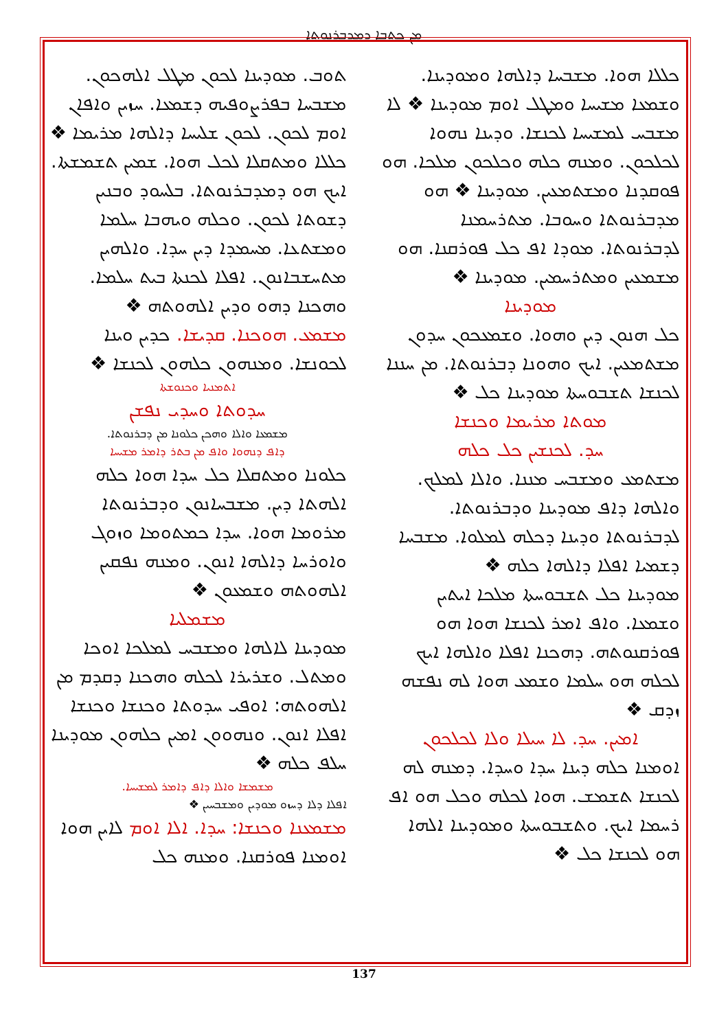ܡܢ ܟܬܒܐ ܕܡܕܒܪܢܘܬܐ
ܬܘܒ. ܡܘܕܝܢܐ ܠܟܘܢ ܡܛܠ ܐܠܗܟܘܢ. ܡܫܒܚܐ ܒܦܪܨܘܦܝܗ ܕܫܡܥܐ. ܚܙܝܢ ܘܐܦܐܢ ܐܘܡ ܠܟܘܢ. ܠܟܘܢ ܫܠܝܚܐ ܕܐܠܗܐ ܡܪܝܡܐ ❖ ܟܠܠܐ ܘܡܬܩܠܐ ܠܟܠ ܗܘܐ. ܫܡܝܢ ܬܫܡܫܬܐ. ܐܝܟ ܗܘ ܕܡܕܒܪܢܘܬܐ. ܒܠܚܘܕ ܘܒܢܝܢ ܕܫܘܬܐ ܠܟܘܢ. ܘܟܠܗ ܘܝܗܒܐ ܚܠܡܐ ܘܡܫܬܥܐ. ܡܚܡܕܐ ܕܝܢ ܚܕܐ. ܘܐܠܗܝܢ ܡܬܚܫܒܐܢܘܢ. ܐܦܠܐ ܠܟܢܬܐ ܒܝܬ ܚܠܡܐ. ܘܗܟܢܐ ܕܗܘ ܘܕܝܢ ܐܠܗܘܬܗ ❖
ܡܫܡܥ. ܗܘܟܢܐ. ܩܕܝܫܐ. ܟܕܝܢ ܘܝܢܐ ܠܟܘܢܫܐ. ܘܡܢܗܘܢ ܟܠܗܘܢ ܠܟܢܫܐ ❖
ܐܬܡܢܝܐ ܘܟܢܘܫܬܐ
ܚܕܘܬܐ ܘܚܕܝ ܢܦܫܢ
ܡܫܡܥܐ ܘܐܠܐ ܘܗܟܢ ܟܠܘܢܐ ܡܢ ܕܒܪܢܘܬܐ.
ܕܐܦ ܕܢܗܘܐ ܘܐܦ ܡܢ ܒܬܪ ܕܐܡܪ ܡܫܝܚܐ
ܟܠܘܢܐ ܘܡܬܩܠܐ ܟܠ ܚܕܐ ܗܘܐ ܟܠܗ ܐܠܗܬܐ ܕܝܢ. ܡܫܒܚܐܢܘܢ ܘܕܒܪܢܘܬܐ ܡܪܘܡܐ ܗܘܐ. ܚܕܐ ܟܡܬܘܡܐ ܘܙܘܓ ܘܐܘܪܚܐ ܕܐܠܗܐ ܐܢܘܢ. ܘܡܢܗ ܢܦܩܝܢ ܐܠܗܘܬܗ ܘܫܡܥܘܢ ❖
ܡܫܡܠܝܐ
ܡܘܕܝܢܐ ܠܐܠܗܐ ܘܡܫܒܚ ܠܡܠܟܐ ܐܘܟܐ ܘܡܬܠ. ܘܫܪܝܪܐ ܠܟܠܗ ܘܗܟܢܐ ܕܩܕܡ ܡܢ ܐܠܗܘܬܗ: ܐܘܦܝ ܚܕܘܬܐ ܘܟܢܫܐ ܘܟܢܫܐ ܐܦܠܐ ܐܢܘܢ. ܘܢܗܘܘܢ ܐܡܝܢ ܟܠܗܘܢ ܡܘܕܝܢܐ ܚܠܦ ܟܠܗ ❖
ܡܫܡܫܐ ܘܐܠܐ ܕܐܦ ܕܐܡܪ ܠܡܫܝܚܐ.
ܐܦܠܐ ܕܠܐ ܕܚܙܘ ܡܘܕܝܢ ܘܡܫܒܚܝܢ ❖
ܡܫܡܥܢܐ ܘܟܢܫܐ: ܚܕܐ. ܐܠܐ ܐܘܡ ܠܐܝܢ ܗܘܐ ܐܘܡܢܐ ܦܘܪܩܢܐ. ܘܡܢܗ ܟܠ
ܟܠܠܐ ܗܘܐ. ܡܫܒܚܐ ܕܐܠܗܐ ܘܡܘܕܝܢܐ. ܘܫܡܥܐ ܡܫܝܚܐ ܘܡܛܠ ܐܘܡ ܡܘܕܝܢܐ ❖ ܠܐ ܡܫܒܚ ܠܡܫܝܚܐ ܠܟܢܫܐ. ܘܕܝܢܐ ܢܗܘܐ ܠܟܠܟܘܢ. ܘܡܢܗ ܟܠܗ ܘܟܠܟܘܢ ܡܠܟܐ. ܗܘ ܦܘܩܕܢܐ ܘܡܫܬܡܥܝܢ. ܡܘܕܝܢܐ ❖ ܗܘ ܡܕܒܪܢܘܬܐ ܘܚܘܒܐ. ܡܬܪܚܡܢܐ ܠܕܒܪܢܘܬܐ. ܡܘܕܐ ܐܦ ܟܠ ܦܘܪܩܢܐ. ܗܘ ܡܫܡܥܝܢ ܘܡܬܪܚܡܝܢ. ܡܘܕܝܢܐ ❖
ܡܘܕܝܢܐ
ܟܠ ܗܢܘܢ ܕܝܢ ܘܗܘܐ. ܘܫܡܥܟܘܢ ܚܕܘܢ ܡܫܬܡܥܝܢ. ܐܝܟ ܘܗܘܢܐ ܕܒܪܢܘܬܐ. ܡܢ ܚܢܢܐ ܠܟܢܫܐ ܬܫܒܘܚܬܐ ܡܘܕܝܢܐ ܟܠ ❖
ܡܘܬܐ ܡܪܝܡܐ ܘܟܢܫܐ
ܚܕ. ܠܟܢܫܝܢ ܟܠ ܟܠܗ
ܡܫܬܡܥ ܘܡܫܒܚ ܡܢܢܐ. ܘܐܠܐ ܠܡܠܟ. ܘܐܠܗܐ ܕܐܦ ܡܘܕܝܢܐ ܘܕܒܪܢܘܬܐ. ܠܕܒܪܢܘܬܐ ܘܕܝܢܐ ܕܟܠܗ ܠܡܠܘܐ. ܡܫܒܚܐ ܕܫܡܝܐ ܐܦܠܐ ܕܐܠܗܐ ܟܠܗ ❖
ܡܘܕܝܢܐ ܟܠ ܬܫܒܘܚܬܐ ܡܠܟܐ ܐܝܬܝܢ ܘܫܡܥܐ. ܘܐܦ ܐܡܪ ܠܟܢܫܐ ܗܘܐ ܗܘ ܦܘܪܩܢܘܬܗ. ܕܗܟܢܐ ܐܦܠܐ ܘܐܠܗܐ ܐܝܟ ܠܟܠܗ ܗܘ ܚܠܡܐ ܘܫܡܥ ܗܘܐ ܠܗ ܢܦܫܗ ܙܕܩ ❖
ܐܡܝܢ. ܚܕ. ܠܐ ܚܝܠܐ ܘܠܐ ܠܟܠܟܘܢ
ܐܘܡܢܐ ܟܠܗ ܕܝܢܐ ܚܕܐ ܘܚܕܐ. ܕܡܢܗ ܠܗ ܠܟܢܫܐ ܬܫܡܫ. ܗܘܐ ܠܟܠܗ ܘܟܠ ܗܘ ܐܦ ܪܚܡܐ ܐܝܟ. ܘܬܫܒܘܚܬܐ ܘܡܘܕܝܢܐ ܐܠܗܐ ܗܘ ܠܟܢܫܐ ܟܠ ❖
137